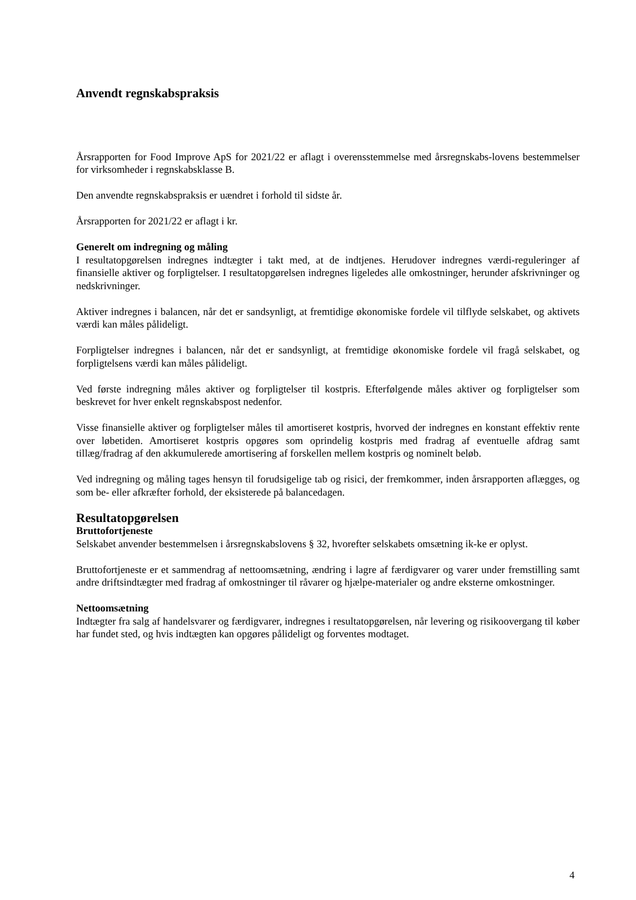Anvendt regnskabspraksis
Årsrapporten for Food Improve ApS for 2021/22 er aflagt i overensstemmelse med årsregnskabs-lovens bestemmelser for virksomheder i regnskabsklasse B.
Den anvendte regnskabspraksis er uændret i forhold til sidste år.
Årsrapporten for 2021/22 er aflagt i kr.
Generelt om indregning og måling
I resultatopgørelsen indregnes indtægter i takt med, at de indtjenes. Herudover indregnes værdi-reguleringer af finansielle aktiver og forpligtelser. I resultatopgørelsen indregnes ligeledes alle omkostninger, herunder afskrivninger og nedskrivninger.
Aktiver indregnes i balancen, når det er sandsynligt, at fremtidige økonomiske fordele vil tilflyde selskabet, og aktivets værdi kan måles pålideligt.
Forpligtelser indregnes i balancen, når det er sandsynligt, at fremtidige økonomiske fordele vil fragå selskabet, og forpligtelsens værdi kan måles pålideligt.
Ved første indregning måles aktiver og forpligtelser til kostpris. Efterfølgende måles aktiver og forpligtelser som beskrevet for hver enkelt regnskabspost nedenfor.
Visse finansielle aktiver og forpligtelser måles til amortiseret kostpris, hvorved der indregnes en konstant effektiv rente over løbetiden. Amortiseret kostpris opgøres som oprindelig kostpris med fradrag af eventuelle afdrag samt tillæg/fradrag af den akkumulerede amortisering af forskellen mellem kostpris og nominelt beløb.
Ved indregning og måling tages hensyn til forudsigelige tab og risici, der fremkommer, inden årsrapporten aflægges, og som be- eller afkræfter forhold, der eksisterede på balancedagen.
Resultatopgørelsen
Bruttofortjeneste
Selskabet anvender bestemmelsen i årsregnskabslovens § 32, hvorefter selskabets omsætning ik-ke er oplyst.
Bruttofortjeneste er et sammendrag af nettoomsætning, ændring i lagre af færdigvarer og varer under fremstilling samt andre driftsindtægter med fradrag af omkostninger til råvarer og hjælpe-materialer og andre eksterne omkostninger.
Nettoomsætning
Indtægter fra salg af handelsvarer og færdigvarer, indregnes i resultatopgørelsen, når levering og risikoovergang til køber har fundet sted, og hvis indtægten kan opgøres pålideligt og forventes modtaget.
4